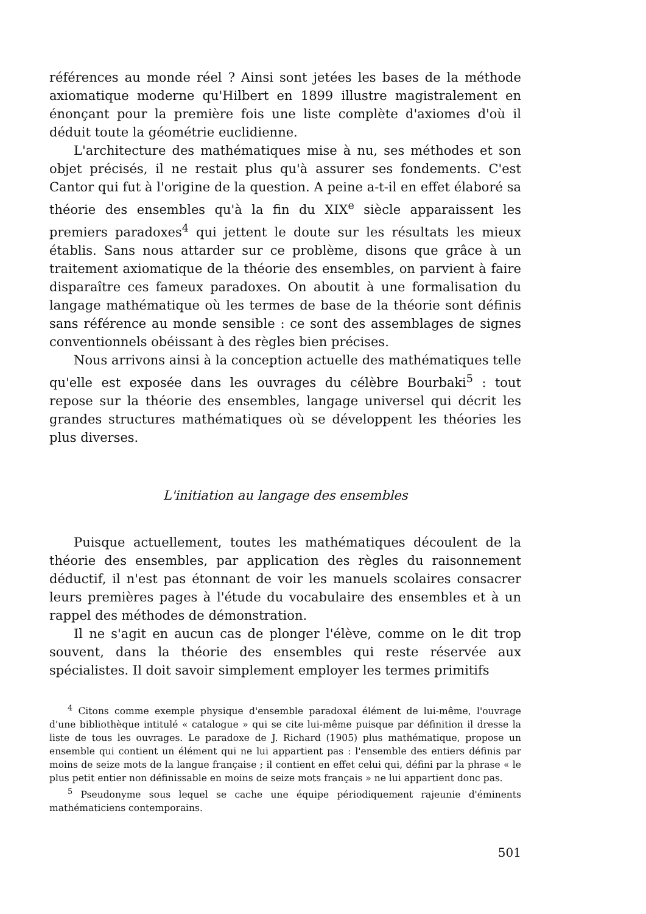références au monde réel ? Ainsi sont jetées les bases de la méthode axiomatique moderne qu'Hilbert en 1899 illustre magistralement en énonçant pour la première fois une liste complète d'axiomes d'où il déduit toute la géométrie euclidienne.
L'architecture des mathématiques mise à nu, ses méthodes et son objet précisés, il ne restait plus qu'à assurer ses fondements. C'est Cantor qui fut à l'origine de la question. A peine a-t-il en effet élaboré sa théorie des ensembles qu'à la fin du XIX<sup>e</sup> siècle apparaissent les premiers paradoxes<sup>4</sup> qui jettent le doute sur les résultats les mieux établis. Sans nous attarder sur ce problème, disons que grâce à un traitement axiomatique de la théorie des ensembles, on parvient à faire disparaître ces fameux paradoxes. On aboutit à une formalisation du langage mathématique où les termes de base de la théorie sont définis sans référence au monde sensible : ce sont des assemblages de signes conventionnels obéissant à des règles bien précises.
Nous arrivons ainsi à la conception actuelle des mathématiques telle qu'elle est exposée dans les ouvrages du célèbre Bourbaki<sup>5</sup> : tout repose sur la théorie des ensembles, langage universel qui décrit les grandes structures mathématiques où se développent les théories les plus diverses.
L'initiation au langage des ensembles
Puisque actuellement, toutes les mathématiques découlent de la théorie des ensembles, par application des règles du raisonnement déductif, il n'est pas étonnant de voir les manuels scolaires consacrer leurs premières pages à l'étude du vocabulaire des ensembles et à un rappel des méthodes de démonstration.
Il ne s'agit en aucun cas de plonger l'élève, comme on le dit trop souvent, dans la théorie des ensembles qui reste réservée aux spécialistes. Il doit savoir simplement employer les termes primitifs
<sup>4</sup> Citons comme exemple physique d'ensemble paradoxal élément de lui-même, l'ouvrage d'une bibliothèque intitulé « catalogue » qui se cite lui-même puisque par définition il dresse la liste de tous les ouvrages. Le paradoxe de J. Richard (1905) plus mathématique, propose un ensemble qui contient un élément qui ne lui appartient pas : l'ensemble des entiers définis par moins de seize mots de la langue française ; il contient en effet celui qui, défini par la phrase « le plus petit entier non définissable en moins de seize mots français » ne lui appartient donc pas.
<sup>5</sup> Pseudonyme sous lequel se cache une équipe périodiquement rajeunie d'éminents mathématiciens contemporains.
501